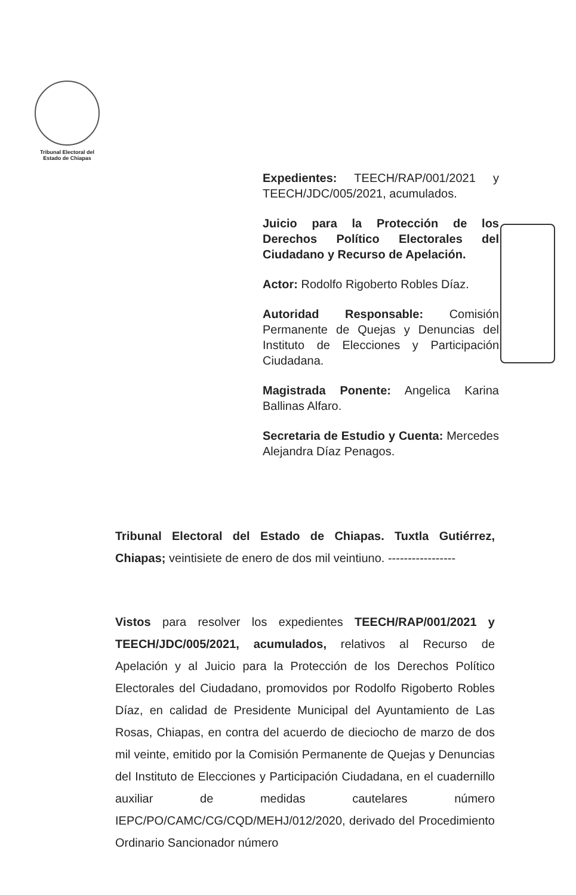Tribunal Electoral del
Estado de Chiapas
Expedientes: TEECH/RAP/001/2021 y TEECH/JDC/005/2021, acumulados.
Juicio para la Protección de los Derechos Político Electorales del Ciudadano y Recurso de Apelación.
Actor: Rodolfo Rigoberto Robles Díaz.
Autoridad Responsable: Comisión Permanente de Quejas y Denuncias del Instituto de Elecciones y Participación Ciudadana.
Magistrada Ponente: Angelica Karina Ballinas Alfaro.
Secretaria de Estudio y Cuenta: Mercedes Alejandra Díaz Penagos.
Tribunal Electoral del Estado de Chiapas. Tuxtla Gutiérrez, Chiapas; veintisiete de enero de dos mil veintiuno. -----------------
Vistos para resolver los expedientes TEECH/RAP/001/2021 y TEECH/JDC/005/2021, acumulados, relativos al Recurso de Apelación y al Juicio para la Protección de los Derechos Político Electorales del Ciudadano, promovidos por Rodolfo Rigoberto Robles Díaz, en calidad de Presidente Municipal del Ayuntamiento de Las Rosas, Chiapas, en contra del acuerdo de dieciocho de marzo de dos mil veinte, emitido por la Comisión Permanente de Quejas y Denuncias del Instituto de Elecciones y Participación Ciudadana, en el cuadernillo auxiliar de medidas cautelares número IEPC/PO/CAMC/CG/CQD/MEHJ/012/2020, derivado del Procedimiento Ordinario Sancionador número